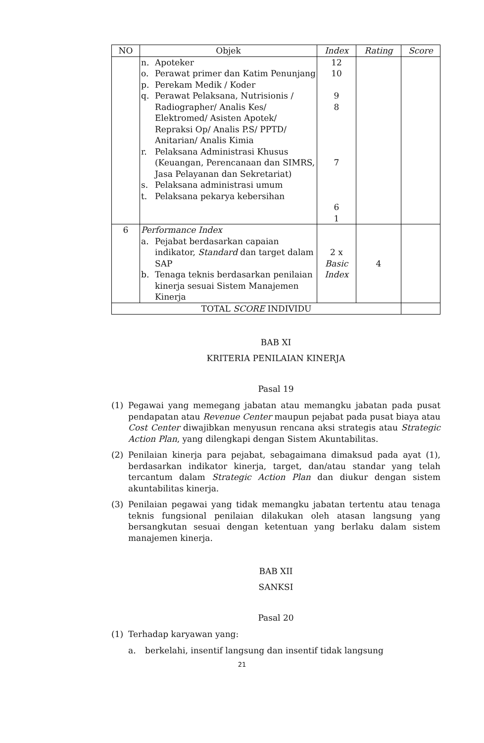| NO | Objek | Index | Rating | Score |
| --- | --- | --- | --- | --- |
| | n. Apoteker o. Perawat primer dan Katim Penunjang p. Perekam Medik / Koder q. Perawat Pelaksana, Nutrisionis / Radiographer/ Analis Kes/ Elektromed/ Asisten Apotek/ Repraksi Op/ Analis P.S/ PPTD/ Anitarian/ Analis Kimia r. Pelaksana Administrasi Khusus (Keuangan, Perencanaan dan SIMRS, Jasa Pelayanan dan Sekretariat) s. Pelaksana administrasi umum t. Pelaksana pekarya kebersihan | 12 10 9 8 7 6 1 | | |
| 6 | Performance Index a. Pejabat berdasarkan capaian indikator, Standard dan target dalam SAP b. Tenaga teknis berdasarkan penilaian kinerja sesuai Sistem Manajemen Kinerja | 2 x Basic Index | 4 | |
| TOTAL SCORE INDIVIDU | | | | |
BAB XI
KRITERIA PENILAIAN KINERJA
Pasal 19
(1) Pegawai yang memegang jabatan atau memangku jabatan pada pusat pendapatan atau Revenue Center maupun pejabat pada pusat biaya atau Cost Center diwajibkan menyusun rencana aksi strategis atau Strategic Action Plan, yang dilengkapi dengan Sistem Akuntabilitas.
(2) Penilaian kinerja para pejabat, sebagaimana dimaksud pada ayat (1), berdasarkan indikator kinerja, target, dan/atau standar yang telah tercantum dalam Strategic Action Plan dan diukur dengan sistem akuntabilitas kinerja.
(3) Penilaian pegawai yang tidak memangku jabatan tertentu atau tenaga teknis fungsional penilaian dilakukan oleh atasan langsung yang bersangkutan sesuai dengan ketentuan yang berlaku dalam sistem manajemen kinerja.
BAB XII
SANKSI
Pasal 20
(1) Terhadap karyawan yang:
a. berkelahi, insentif langsung dan insentif tidak langsung
21